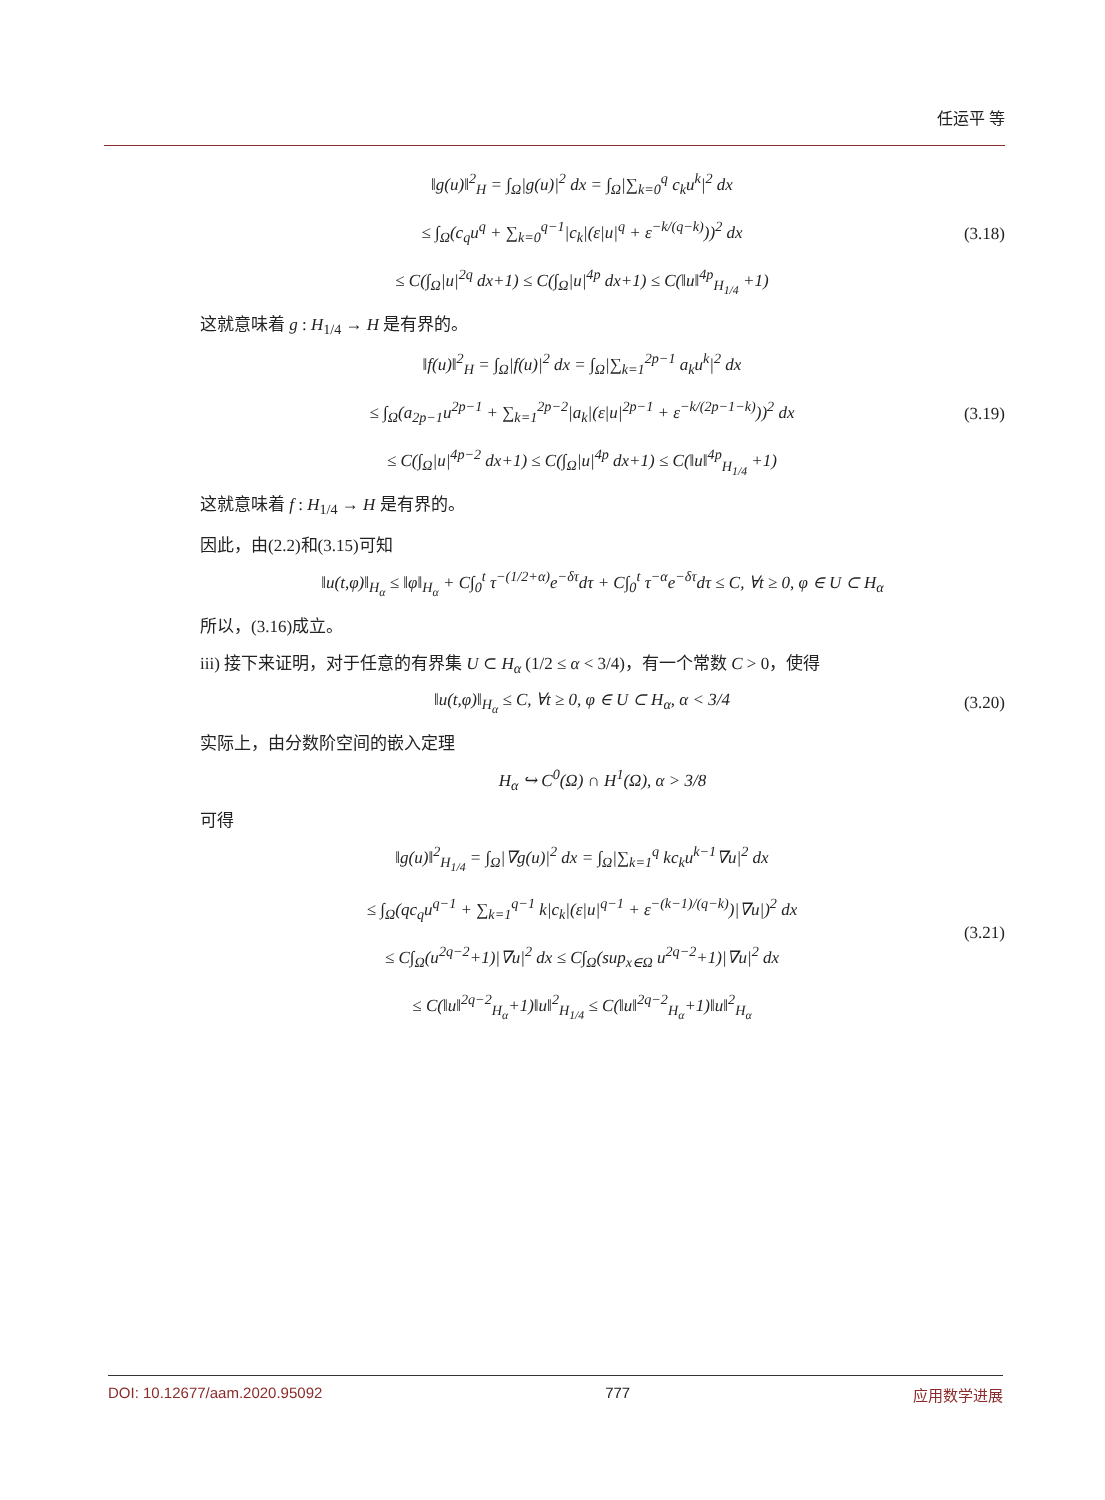任运平 等
‖g(u)‖<sup>2</sup><sub>H</sub> = ∫<sub>Ω</sub>|g(u)|<sup>2</sup> dx = ∫<sub>Ω</sub>|∑<sub>k=0</sub><sup>q</sup> c<sub>k</sub>u<sup>k</sup>|<sup>2</sup> dx
≤ ∫<sub>Ω</sub>(c<sub>q</sub>u<sup>q</sup> + ∑<sub>k=0</sub><sup>q−1</sup>|c<sub>k</sub>|(ε|u|<sup>q</sup> + ε<sup>−k/(q−k)</sup>))<sup>2</sup> dx
≤ C(∫<sub>Ω</sub>|u|<sup>2q</sup> dx+1) ≤ C(∫<sub>Ω</sub>|u|<sup>4p</sup> dx+1) ≤ C(‖u‖<sup>4p</sup><sub>H<sub>1/4</sub></sub> +1)
(3.18)
这就意味着 g : H<sub>1/4</sub> → H 是有界的。
‖f(u)‖<sup>2</sup><sub>H</sub> = ∫<sub>Ω</sub>|f(u)|<sup>2</sup> dx = ∫<sub>Ω</sub>|∑<sub>k=1</sub><sup>2p−1</sup> a<sub>k</sub>u<sup>k</sup>|<sup>2</sup> dx
≤ ∫<sub>Ω</sub>(a<sub>2p−1</sub>u<sup>2p−1</sup> + ∑<sub>k=1</sub><sup>2p−2</sup>|a<sub>k</sub>|(ε|u|<sup>2p−1</sup> + ε<sup>−k/(2p−1−k)</sup>))<sup>2</sup> dx
≤ C(∫<sub>Ω</sub>|u|<sup>4p−2</sup> dx+1) ≤ C(∫<sub>Ω</sub>|u|<sup>4p</sup> dx+1) ≤ C(‖u‖<sup>4p</sup><sub>H<sub>1/4</sub></sub> +1)
(3.19)
这就意味着 f : H<sub>1/4</sub> → H 是有界的。
因此，由(2.2)和(3.15)可知
‖u(t,φ)‖<sub>H<sub>α</sub></sub> ≤ ‖φ‖<sub>H<sub>α</sub></sub> + C∫<sub>0</sub><sup>t</sup> τ<sup>−(1/2+α)</sup>e<sup>−δτ</sup>dτ + C∫<sub>0</sub><sup>t</sup> τ<sup>−α</sup>e<sup>−δτ</sup>dτ ≤ C, ∀t ≥ 0, φ ∈ U ⊂ H<sub>α</sub>
所以，(3.16)成立。
iii) 接下来证明，对于任意的有界集 U ⊂ H<sub>α</sub> (1/2 ≤ α < 3/4)，有一个常数 C > 0，使得
‖u(t,φ)‖<sub>H<sub>α</sub></sub> ≤ C, ∀t ≥ 0, φ ∈ U ⊂ H<sub>α</sub>, α < 3/4
(3.20)
实际上，由分数阶空间的嵌入定理
H<sub>α</sub> ↪ C<sup>0</sup>(Ω) ∩ H<sup>1</sup>(Ω), α > 3/8
可得
‖g(u)‖<sup>2</sup><sub>H<sub>1/4</sub></sub> = ∫<sub>Ω</sub>|∇g(u)|<sup>2</sup> dx = ∫<sub>Ω</sub>|∑<sub>k=1</sub><sup>q</sup> kc<sub>k</sub>u<sup>k−1</sup>∇u|<sup>2</sup> dx
≤ ∫<sub>Ω</sub>(qc<sub>q</sub>u<sup>q−1</sup> + ∑<sub>k=1</sub><sup>q−1</sup> k|c<sub>k</sub>|(ε|u|<sup>q−1</sup> + ε<sup>−(k−1)/(q−k)</sup>)|∇u|)<sup>2</sup> dx
≤ C∫<sub>Ω</sub>(u<sup>2q−2</sup>+1)|∇u|<sup>2</sup> dx ≤ C∫<sub>Ω</sub>(sup<sub>x∈Ω</sub> u<sup>2q−2</sup>+1)|∇u|<sup>2</sup> dx
≤ C(‖u‖<sup>2q−2</sup><sub>H<sub>α</sub></sub>+1)‖u‖<sup>2</sup><sub>H<sub>1/4</sub></sub> ≤ C(‖u‖<sup>2q−2</sup><sub>H<sub>α</sub></sub>+1)‖u‖<sup>2</sup><sub>H<sub>α</sub></sub>
(3.21)
DOI: 10.12677/aam.2020.95092 777 应用数学进展